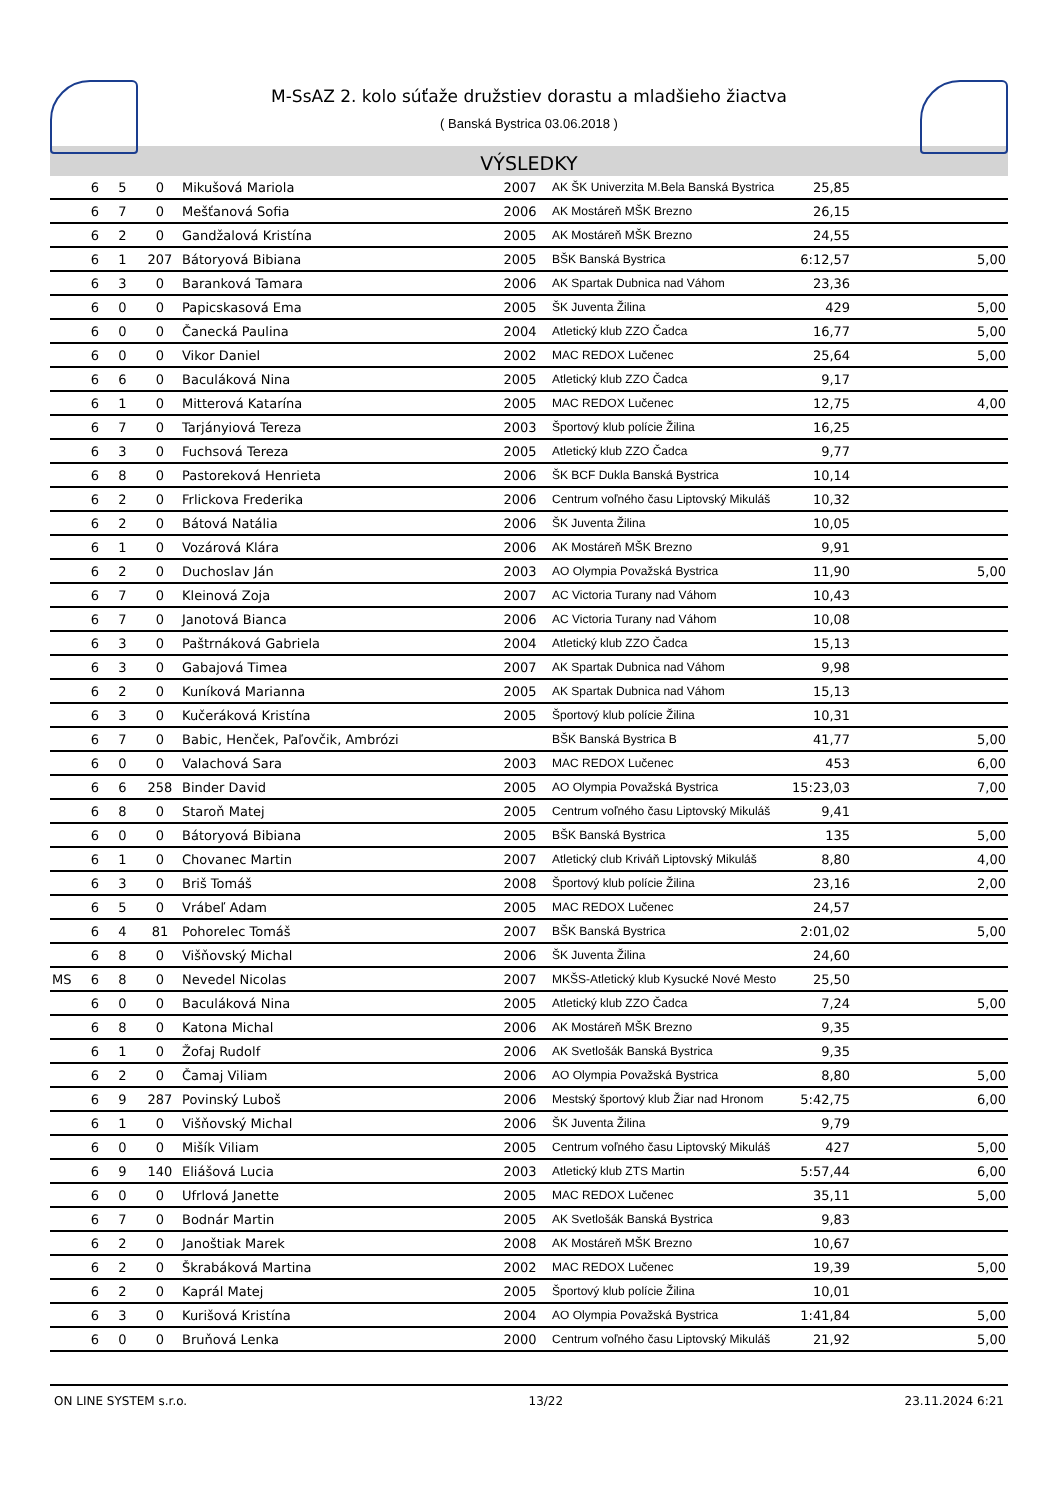M-SsAZ 2. kolo súťaže družstiev dorastu a mladšieho žiactva
( Banská Bystrica 03.06.2018 )
VÝSLEDKY
| | 6 | 5 | 0 | Mikušová Mariola | 2007 | AK ŠK Univerzita M.Bela Banská Bystrica | 25,85 | |
| | 6 | 7 | 0 | Mešťanová Sofia | 2006 | AK Mostáreň MŠK Brezno | 26,15 | |
| | 6 | 2 | 0 | Gandžalová Kristína | 2005 | AK Mostáreň MŠK Brezno | 24,55 | |
| | 6 | 1 | 207 | Bátoryová Bibiana | 2005 | BŠK Banská Bystrica | 6:12,57 | 5,00 |
| | 6 | 3 | 0 | Baranková Tamara | 2006 | AK Spartak Dubnica nad Váhom | 23,36 | |
| | 6 | 0 | 0 | Papicskasová Ema | 2005 | ŠK Juventa Žilina | 429 | 5,00 |
| | 6 | 0 | 0 | Čanecká Paulina | 2004 | Atletický klub ZZO Čadca | 16,77 | 5,00 |
| | 6 | 0 | 0 | Vikor Daniel | 2002 | MAC REDOX Lučenec | 25,64 | 5,00 |
| | 6 | 6 | 0 | Baculáková Nina | 2005 | Atletický klub ZZO Čadca | 9,17 | |
| | 6 | 1 | 0 | Mitterová Katarína | 2005 | MAC REDOX Lučenec | 12,75 | 4,00 |
| | 6 | 7 | 0 | Tarjányiová Tereza | 2003 | Športový klub polície Žilina | 16,25 | |
| | 6 | 3 | 0 | Fuchsová Tereza | 2005 | Atletický klub ZZO Čadca | 9,77 | |
| | 6 | 8 | 0 | Pastoreková Henrieta | 2006 | ŠK BCF Dukla Banská Bystrica | 10,14 | |
| | 6 | 2 | 0 | Frlickova Frederika | 2006 | Centrum voľného času Liptovský Mikuláš | 10,32 | |
| | 6 | 2 | 0 | Bátová Natália | 2006 | ŠK Juventa Žilina | 10,05 | |
| | 6 | 1 | 0 | Vozárová Klára | 2006 | AK Mostáreň MŠK Brezno | 9,91 | |
| | 6 | 2 | 0 | Duchoslav Ján | 2003 | AO Olympia Považská Bystrica | 11,90 | 5,00 |
| | 6 | 7 | 0 | Kleinová Zoja | 2007 | AC Victoria Turany nad Váhom | 10,43 | |
| | 6 | 7 | 0 | Janotová Bianca | 2006 | AC Victoria Turany nad Váhom | 10,08 | |
| | 6 | 3 | 0 | Paštrnáková Gabriela | 2004 | Atletický klub ZZO Čadca | 15,13 | |
| | 6 | 3 | 0 | Gabajová Timea | 2007 | AK Spartak Dubnica nad Váhom | 9,98 | |
| | 6 | 2 | 0 | Kuníková Marianna | 2005 | AK Spartak Dubnica nad Váhom | 15,13 | |
| | 6 | 3 | 0 | Kučeráková Kristína | 2005 | Športový klub polície Žilina | 10,31 | |
| | 6 | 7 | 0 | Babic, Henček, Paľovčik, Ambrózi | | BŠK Banská Bystrica B | 41,77 | 5,00 |
| | 6 | 0 | 0 | Valachová Sara | 2003 | MAC REDOX Lučenec | 453 | 6,00 |
| | 6 | 6 | 258 | Binder David | 2005 | AO Olympia Považská Bystrica | 15:23,03 | 7,00 |
| | 6 | 8 | 0 | Staroň Matej | 2005 | Centrum voľného času Liptovský Mikuláš | 9,41 | |
| | 6 | 0 | 0 | Bátoryová Bibiana | 2005 | BŠK Banská Bystrica | 135 | 5,00 |
| | 6 | 1 | 0 | Chovanec Martin | 2007 | Atletický club Kriváň Liptovský Mikuláš | 8,80 | 4,00 |
| | 6 | 3 | 0 | Briš Tomáš | 2008 | Športový klub polície Žilina | 23,16 | 2,00 |
| | 6 | 5 | 0 | Vrábeľ Adam | 2005 | MAC REDOX Lučenec | 24,57 | |
| | 6 | 4 | 81 | Pohorelec Tomáš | 2007 | BŠK Banská Bystrica | 2:01,02 | 5,00 |
| | 6 | 8 | 0 | Višňovský Michal | 2006 | ŠK Juventa Žilina | 24,60 | |
| MS | 6 | 8 | 0 | Nevedel Nicolas | 2007 | MKŠS-Atletický klub Kysucké Nové Mesto | 25,50 | |
| | 6 | 0 | 0 | Baculáková Nina | 2005 | Atletický klub ZZO Čadca | 7,24 | 5,00 |
| | 6 | 8 | 0 | Katona Michal | 2006 | AK Mostáreň MŠK Brezno | 9,35 | |
| | 6 | 1 | 0 | Žofaj Rudolf | 2006 | AK Svetlošák Banská Bystrica | 9,35 | |
| | 6 | 2 | 0 | Čamaj Viliam | 2006 | AO Olympia Považská Bystrica | 8,80 | 5,00 |
| | 6 | 9 | 287 | Povinský Luboš | 2006 | Mestský športový klub Žiar nad Hronom | 5:42,75 | 6,00 |
| | 6 | 1 | 0 | Višňovský Michal | 2006 | ŠK Juventa Žilina | 9,79 | |
| | 6 | 0 | 0 | Mišík Viliam | 2005 | Centrum voľného času Liptovský Mikuláš | 427 | 5,00 |
| | 6 | 9 | 140 | Eliášová Lucia | 2003 | Atletický klub ZTS Martin | 5:57,44 | 6,00 |
| | 6 | 0 | 0 | Ufrlová Janette | 2005 | MAC REDOX Lučenec | 35,11 | 5,00 |
| | 6 | 7 | 0 | Bodnár Martin | 2005 | AK Svetlošák Banská Bystrica | 9,83 | |
| | 6 | 2 | 0 | Janoštiak Marek | 2008 | AK Mostáreň MŠK Brezno | 10,67 | |
| | 6 | 2 | 0 | Škrabáková Martina | 2002 | MAC REDOX Lučenec | 19,39 | 5,00 |
| | 6 | 2 | 0 | Kaprál Matej | 2005 | Športový klub polície Žilina | 10,01 | |
| | 6 | 3 | 0 | Kurišová Kristína | 2004 | AO Olympia Považská Bystrica | 1:41,84 | 5,00 |
| | 6 | 0 | 0 | Bruňová Lenka | 2000 | Centrum voľného času Liptovský Mikuláš | 21,92 | 5,00 |
ON LINE SYSTEM s.r.o. 13/22 23.11.2024 6:21